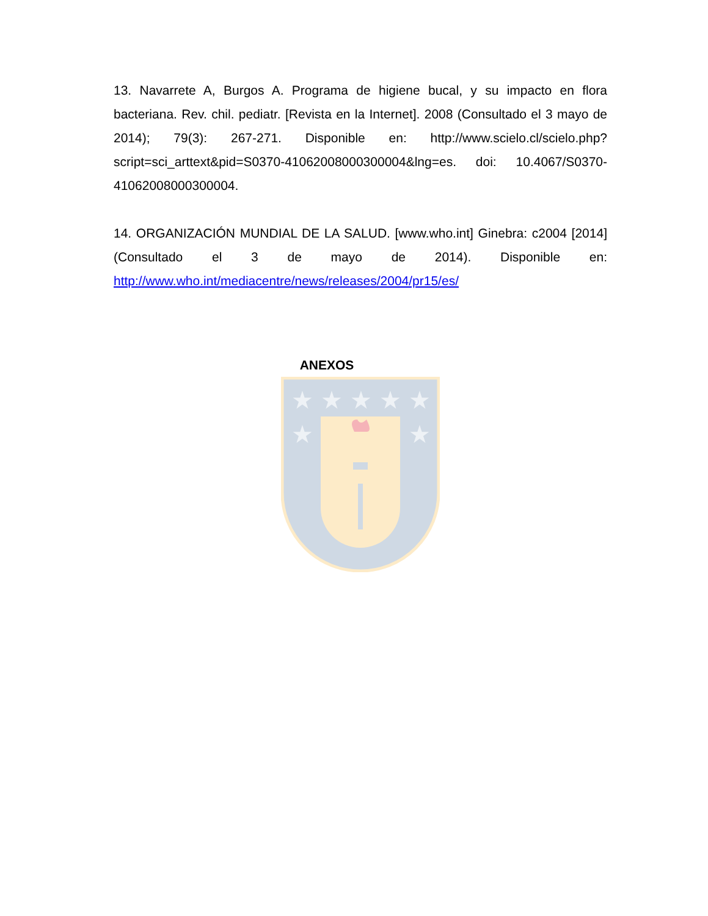13. Navarrete A, Burgos A. Programa de higiene bucal, y su impacto en flora bacteriana. Rev. chil. pediatr. [Revista en la Internet]. 2008 (Consultado el 3 mayo de 2014); 79(3): 267-271. Disponible en: http://www.scielo.cl/scielo.php?script=sci_arttext&pid=S0370-41062008000300004&lng=es. doi: 10.4067/S0370-41062008000300004.
14. ORGANIZACIÓN MUNDIAL DE LA SALUD. [www.who.int] Ginebra: c2004 [2014] (Consultado el 3 de mayo de 2014). Disponible en: http://www.who.int/mediacentre/news/releases/2004/pr15/es/
ANEXOS
★
★
★
★
★
★
★